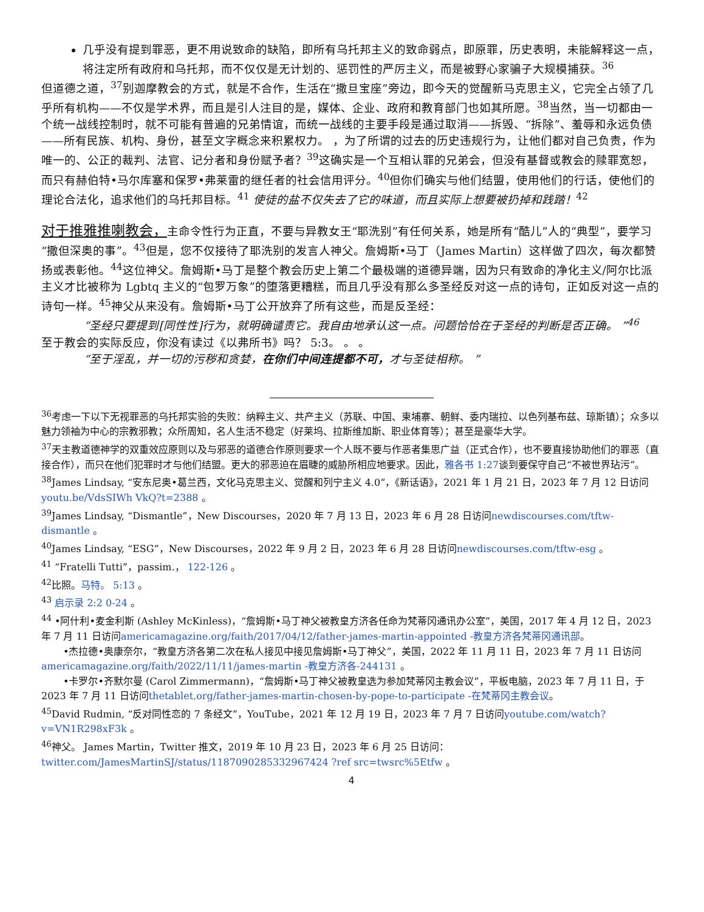几乎没有提到罪恶，更不用说致命的缺陷，即所有乌托邦主义的致命弱点，即原罪，历史表明，未能解释这一点，将注定所有政府和乌托邦，而不仅仅是无计划的、惩罚性的严厉主义，而是被野心家骗子大规模捕获。<sup>36</sup>
但道德之道，<sup>37</sup>别迦摩教会的方式，就是不合作，生活在“撒旦宝座”旁边，即今天的觉醒新马克思主义，它完全占领了几乎所有机构——不仅是学术界，而且是引人注目的是，媒体、企业、政府和教育部门也如其所愿。<sup>38</sup>当然，当一切都由一个统一战线控制时，就不可能有普遍的兄弟情谊，而统一战线的主要手段是通过取消——拆毁、“拆除”、羞辱和永远负债——所有民族、机构、身份，甚至文字概念来积累权力。 ，为了所谓的过去的历史违规行为，让他们都对自己负责，作为唯一的、公正的裁判、法官、记分者和身份赋予者？<sup>39</sup>这确实是一个互相认罪的兄弟会，但没有基督或教会的赎罪宽恕，而只有赫伯特•马尔库塞和保罗•弗莱雷的继任者的社会信用评分。<sup>40</sup>但你们确实与他们结盟，使用他们的行话，使他们的理论合法化，追求他们的乌托邦目标。<sup>41</sup> 使徒的盐不仅失去了它的味道，而且实际上想要被扔掉和践踏！<sup>42</sup>
对于推雅推喇教会，主命令性行为正直，不要与异教女王“耶洗别”有任何关系，她是所有“酷儿”人的“典型”，要学习“撒但深奥的事”。<sup>43</sup>但是，您不仅接待了耶洗别的发言人神父。詹姆斯•马丁（James Martin）这样做了四次，每次都赞扬或表彰他。<sup>44</sup>这位神父。詹姆斯•马丁是整个教会历史上第二个最极端的道德异端，因为只有致命的净化主义/阿尔比派主义才比被称为 Lgbtq 主义的“包罗万象”的堕落更糟糕，而且几乎没有那么多圣经反对这一点的诗句，正如反对这一点的诗句一样。<sup>45</sup>神父从来没有。詹姆斯•马丁公开放弃了所有这些，而是反圣经：
“圣经只要提到[同性性]行为，就明确谴责它。我自由地承认这一点。问题恰恰在于圣经的判断是否正确。 ”<sup>46</sup>
至于教会的实际反应，你没有读过《以弗所书》吗？ 5:3。 。 。
“至于淫乱，并一切的污秽和贪婪，在你们中间连提都不可，才与圣徒相称。 ”
<sup>36</sup> 考虑一下以下无视罪恶的乌托邦实验的失败：纳粹主义、共产主义（苏联、中国、柬埔寨、朝鲜、委内瑞拉、以色列基布兹、琼斯镇）；众多以魅力领袖为中心的宗教邪教；众所周知，名人生活不稳定（好莱坞、拉斯维加斯、职业体育等）；甚至是豪华大学。
<sup>37</sup> 天主教道德神学的双重效应原则以及与邪恶的道德合作原则要求一个人既不要与作恶者集思广益（正式合作），也不要直接协助他们的罪恶（直接合作），而只在他们犯罪时才与他们结盟。更大的邪恶迫在眉睫的威胁所相应地要求。因此，雅各书 1:27谈到要保守自己“不被世界玷污”。
<sup>38</sup> James Lindsay, “安东尼奥•葛兰西，文化马克思主义、觉醒和列宁主义 4.0”，《新话语》，2021 年 1 月 21 日，2023 年 7 月 12 日访问youtu.be/VdsSIWh VkQ?t=2388 。
<sup>39</sup> James Lindsay, “Dismantle”，New Discourses，2020 年 7 月 13 日，2023 年 6 月 28 日访问newdiscourses.com/tftw-dismantle 。
<sup>40</sup> James Lindsay, “ESG”，New Discourses，2022 年 9 月 2 日，2023 年 6 月 28 日访问newdiscourses.com/tftw-esg 。
<sup>41</sup> “Fratelli Tutti”，passim.， 122-126 。
<sup>42</sup> 比照。马特。 5:13 。
<sup>43</sup> 启示录 2:2 0-24 。
<sup>44</sup> •阿什利•麦金利斯 (Ashley McKinless)，“詹姆斯•马丁神父被教皇方济各任命为梵蒂冈通讯办公室”，美国，2017 年 4 月 12 日，2023 年 7 月 11 日访问americamagazine.org/faith/2017/04/12/father-james-martin-appointed -教皇方济各梵蒂冈通讯部。
•杰拉德•奥康奈尔，“教皇方济各第二次在私人接见中接见詹姆斯•马丁神父”，美国，2022 年 11 月 11 日，2023 年 7 月 11 日访问americamagazine.org/faith/2022/11/11/james-martin -教皇方济各-244131 。
•卡罗尔•齐默尔曼 (Carol Zimmermann)，“詹姆斯•马丁神父被教皇选为参加梵蒂冈主教会议”，平板电脑，2023 年 7 月 11 日，于 2023 年 7 月 11 日访问thetablet.org/father-james-martin-chosen-by-pope-to-participate -在梵蒂冈主教会议。
<sup>45</sup> David Rudmin, “反对同性恋的 7 条经文”，YouTube，2021 年 12 月 19 日，2023 年 7 月 7 日访问youtube.com/watch?v=VN1R298xF3k 。
<sup>46</sup> 神父。 James Martin，Twitter 推文，2019 年 10 月 23 日，2023 年 6 月 25 日访问： twitter.com/JamesMartinSJ/status/1187090285332967424 ?ref src=twsrc%5Etfw 。
4